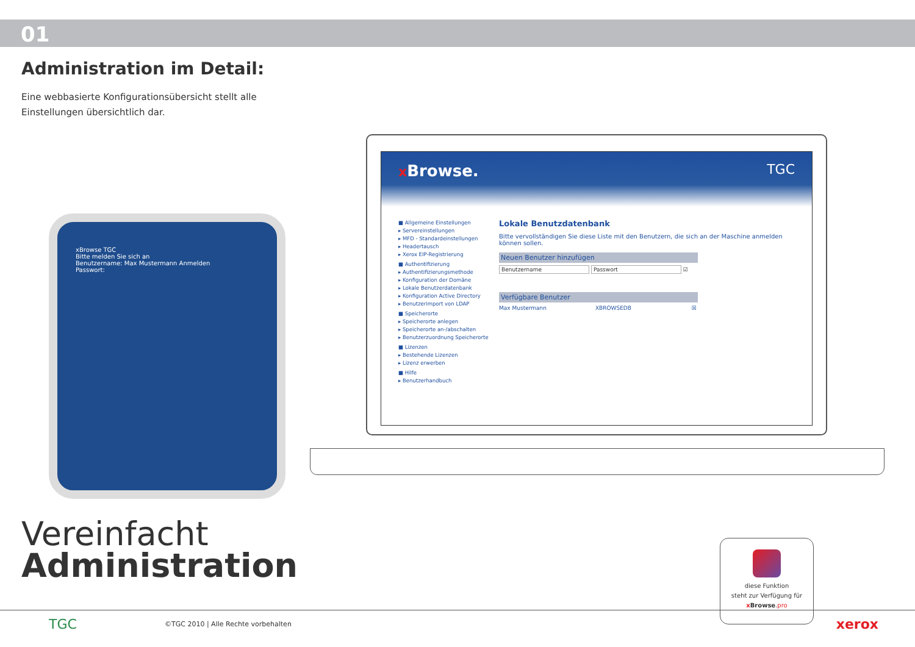01
Administration im Detail:
Eine webbasierte Konfigurationsübersicht stellt alle Einstellungen übersichtlich dar.
xBrowse TGC
Bitte melden Sie sich an
Benutzername: Max Mustermann Anmelden
Passwort:
x Browse. TGC
■ Allgemeine Einstellungen
▸ Servereinstellungen
▸ MFD - Standardeinstellungen
▸ Headertausch
▸ Xerox EIP-Registrierung
■ Authentifizierung
▸ Authentifizierungsmethode
▸ Konfiguration der Domäne
▸ Lokale Benutzerdatenbank
▸ Konfiguration Active Directory
▸ Benutzerimport von LDAP
■ Speicherorte
▸ Speicherorte anlegen
▸ Speicherorte an-/abschalten
▸ Benutzerzuordnung Speicherorte
■ Lizenzen
▸ Bestehende Lizenzen
▸ Lizenz erwerben
■ Hilfe
▸ Benutzerhandbuch
Lokale Benutzdatenbank
Bitte vervollständigen Sie diese Liste mit den Benutzern, die sich an der Maschine anmelden können sollen.
Neuen Benutzer hinzufügen
Benutzername Passwort ☑
Verfügbare Benutzer
Max Mustermann XBROWSEDB ☒
Vereinfacht
Administration
diese Funktion
steht zur Verfügung für
x Browse.pro
TGC ©TGC 2010 | Alle Rechte vorbehalten xerox